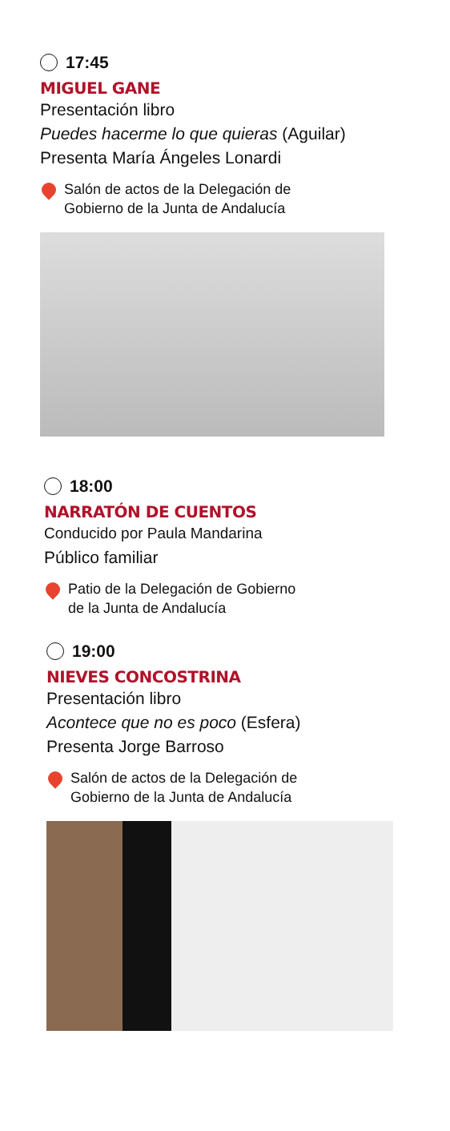17:45
MIGUEL GANE
Presentación libro
Puedes hacerme lo que quieras (Aguilar)
Presenta María Ángeles Lonardi
Salón de actos de la Delegación de
Gobierno de la Junta de Andalucía
18:00
NARRATÓN DE CUENTOS
Conducido por Paula Mandarina
Público familiar
Patio de la Delegación de Gobierno
de la Junta de Andalucía
19:00
NIEVES CONCOSTRINA
Presentación libro
Acontece que no es poco (Esfera)
Presenta Jorge Barroso
Salón de actos de la Delegación de
Gobierno de la Junta de Andalucía